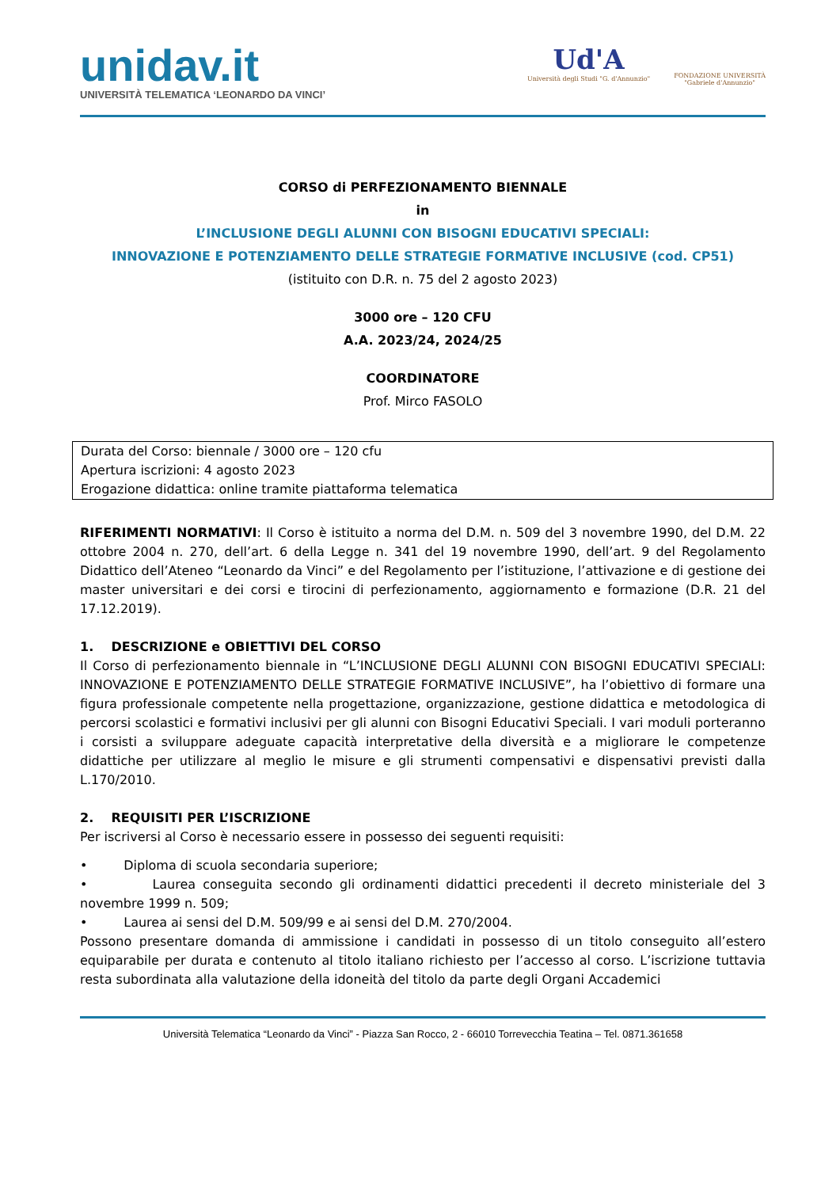unidav.it
UNIVERSITÀ TELEMATICA ‘LEONARDO DA VINCI’
Ud'A
Università degli Studi "G. d'Annunzio"
FONDAZIONE UNIVERSITÀ
"Gabriele d'Annunzio"
CORSO di PERFEZIONAMENTO BIENNALE
in
L’INCLUSIONE DEGLI ALUNNI CON BISOGNI EDUCATIVI SPECIALI:
INNOVAZIONE E POTENZIAMENTO DELLE STRATEGIE FORMATIVE INCLUSIVE (cod. CP51)
(istituito con D.R. n. 75 del 2 agosto 2023)
3000 ore – 120 CFU
A.A. 2023/24, 2024/25
COORDINATORE
Prof. Mirco FASOLO
Durata del Corso: biennale / 3000 ore – 120 cfu
Apertura iscrizioni: 4 agosto 2023
Erogazione didattica: online tramite piattaforma telematica
RIFERIMENTI NORMATIVI: Il Corso è istituito a norma del D.M. n. 509 del 3 novembre 1990, del D.M. 22 ottobre 2004 n. 270, dell’art. 6 della Legge n. 341 del 19 novembre 1990, dell’art. 9 del Regolamento Didattico dell’Ateneo “Leonardo da Vinci” e del Regolamento per l’istituzione, l’attivazione e di gestione dei master universitari e dei corsi e tirocini di perfezionamento, aggiornamento e formazione (D.R. 21 del 17.12.2019).
1. DESCRIZIONE e OBIETTIVI DEL CORSO
Il Corso di perfezionamento biennale in “L’INCLUSIONE DEGLI ALUNNI CON BISOGNI EDUCATIVI SPECIALI: INNOVAZIONE E POTENZIAMENTO DELLE STRATEGIE FORMATIVE INCLUSIVE”, ha l’obiettivo di formare una figura professionale competente nella progettazione, organizzazione, gestione didattica e metodologica di percorsi scolastici e formativi inclusivi per gli alunni con Bisogni Educativi Speciali. I vari moduli porteranno i corsisti a sviluppare adeguate capacità interpretative della diversità e a migliorare le competenze didattiche per utilizzare al meglio le misure e gli strumenti compensativi e dispensativi previsti dalla L.170/2010.
2. REQUISITI PER L’ISCRIZIONE
Per iscriversi al Corso è necessario essere in possesso dei seguenti requisiti:
• Diploma di scuola secondaria superiore;
• Laurea conseguita secondo gli ordinamenti didattici precedenti il decreto ministeriale del 3 novembre 1999 n. 509;
• Laurea ai sensi del D.M. 509/99 e ai sensi del D.M. 270/2004.
Possono presentare domanda di ammissione i candidati in possesso di un titolo conseguito all’estero equiparabile per durata e contenuto al titolo italiano richiesto per l’accesso al corso. L’iscrizione tuttavia resta subordinata alla valutazione della idoneità del titolo da parte degli Organi Accademici
Università Telematica “Leonardo da Vinci” - Piazza San Rocco, 2 - 66010 Torrevecchia Teatina – Tel. 0871.361658